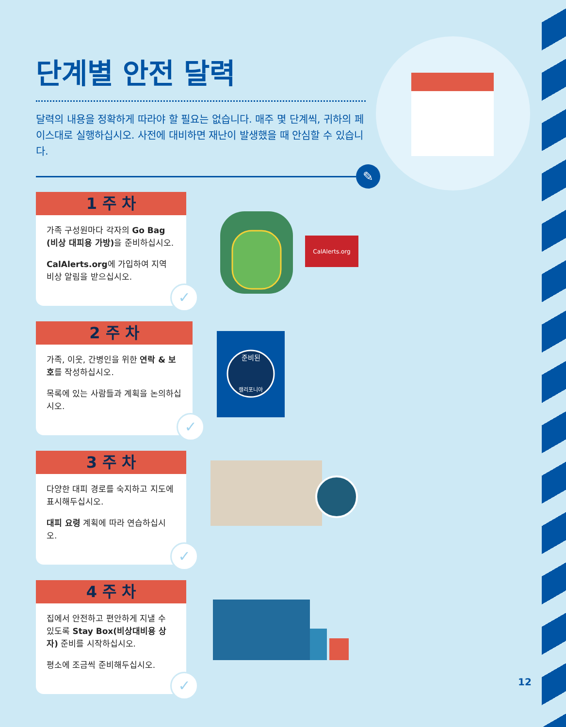단계별 안전 달력
달력의 내용을 정확하게 따라야 할 필요는 없습니다. 매주 몇 단계씩, 귀하의 페이스대로 실행하십시오. 사전에 대비하면 재난이 발생했을 때 안심할 수 있습니다.
✎
1 주 차
가족 구성원마다 각자의 Go Bag (비상 대피용 가방) 을 준비하십시오.
CalAlerts.org에 가입하여 지역 비상 알림을 받으십시오.
✓
CalAlerts.org
2 주 차
가족, 이웃, 간병인을 위한 연락 & 보호를 작성하십시오.
목록에 있는 사람들과 계획을 논의하십시오.
✓
준비된
캘리포니아
3 주 차
다양한 대피 경로를 숙지하고 지도에 표시해두십시오.
대피 요령 계획에 따라 연습하십시오.
✓
4 주 차
집에서 안전하고 편안하게 지낼 수 있도록 Stay Box(비상대비용 상자) 준비를 시작하십시오.
평소에 조금씩 준비해두십시오.
✓
12